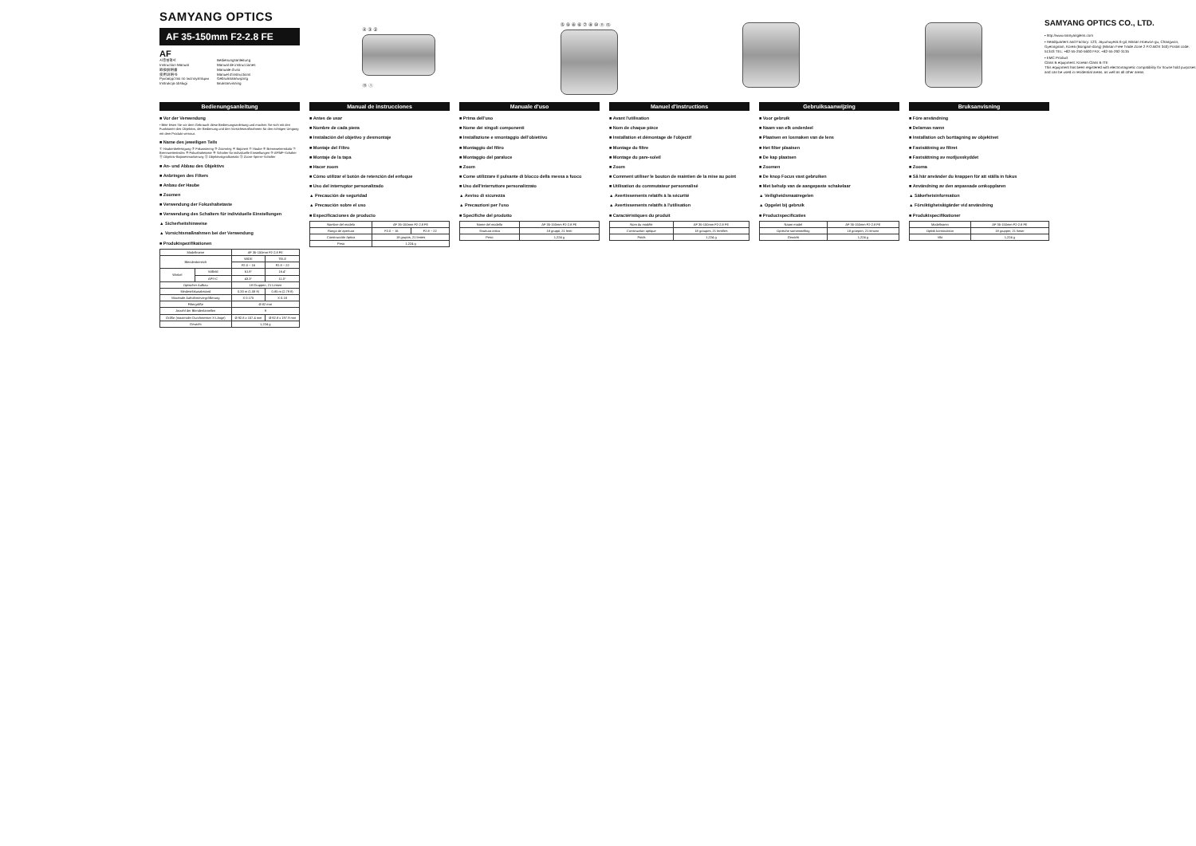SAMYANG OPTICS
AF 35-150mm F2-2.8 FE
AF
사용설명서
Instruction Manual
取扱説明書
使用说明书
Руководство по эксплуатации
Instrukcja obsługi
Bedienungsanleitung
Manual de instrucciones
Manuale d'uso
Manuel d'instructions
Gebruiksaanwijzing
Bruksanvisning
④ ③ ②
⑬ ①
⑤ ⑨ ⑧ ⑥ ⑦ ⑧ ⑩ ⑪ ⑫
SAMYANG OPTICS CO., LTD.
• http://www.samyanglens.com
• Headquarters and Factory: 123, Jayumuyeok 6-gil, Masan Hoewon-gu, Changwon, Gyeongnam, Korea (Bongam-dong) (Masan Free Trade Zone 2 P.O.BOX 340) Postal code: 51343 TEL: +82-55-250-5600 FAX: +82-55-292-3135
• EMC Product
Class B equipment: Korean Class B ITE
This equipment has been registered with electromagnetic compatibility for house hold purposes and can be used in residential areas, as well as all other areas.
Bedienungsanleitung
■ Vor der Verwendung
• Bitte lesen Sie vor dem Gebrauch diese Bedienungsanleitung und machen Sie sich mit den Funktionen des Objektivs, der Bedienung und den Vorsichtsmaßnahmen für den richtigen Umgang mit dem Produkt vertraut.
■ Name des jeweiligen Teils
① Haubenbefestigung ② Fokussiering ③ Zoomring ④ Bajonett ⑤ Haube ⑥ Brennweitenskala ⑦ Brennweitenindex ⑧ Fokushaltetaste ⑨ Schalter für individuelle Einstellungen ⑩ AF/MF-Schalter ⑪ Objektiv-Bajonettmarkierung ⑫ Objektivsignalkontakt ⑬ Zoom-Sperre-Schalter
■ An- und Abbau des Objektivs
■ Anbringen des Filters
■ Anbau der Haube
■ Zoomen
■ Verwendung der Fokushaltetaste
■ Verwendung des Schalters für individuelle Einstellungen
▲ Sicherheitshinweise
▲ Vorsichtsmaßnahmen bei der Verwendung
■ Produktspezifikationen
| Modellname | | AF 35-150mm F2-2.8 FE | |
| Blendenbereich | | WIDE | TELE |
| | | F2.0 ~ 16 | F2.8 ~ 22 |
| Winkel | Vollbild | 61.8° | 16.4° |
| | APS-C | 43.3° | 11.0° |
| Optischer Aufbau | | 18 Gruppen, 21 Linsen | |
| Mindestfokusabstand | | 0.33 m (1.08 ft) | 0.85 m (2.79 ft) |
| Maximale Aufnahmevergrößerung | | X 0.175 | X 0.18 |
| Filtergröße | | Ø 82 mm | |
| Anzahl der Blendenlamellen | | 9 | |
| Größe (maximaler Durchmesser X-Länge) | | Ø 92.8 x 157.4 mm | Ø 92.8 x 197.9 mm |
| Gewicht | | 1,224 g | |
Manual de instrucciones
■ Antes de usar
■ Nombre de cada pieza
■ Instalación del objetivo y desmontaje
■ Montaje del Filtro
■ Montaje de la tapa
■ Hacer zoom
■ Cómo utilizar el botón de retención del enfoque
■ Uso del interruptor personalizado
▲ Precaución de seguridad
▲ Precaución sobre el uso
■ Especificaciones de producto
| Nombre del modelo | AF 35-150mm F2-2.8 FE | |
| Rango de apertura | F2.0 ~ 16 | F2.8 ~ 22 |
| Construcción óptica | 18 grupos, 21 lentes | |
| Peso | 1,224 g | |
Manuale d'uso
■ Prima dell'uso
■ Nome dei singoli componenti
■ Installazione e smontaggio dell'obiettivo
■ Montaggio del filtro
■ Montaggio del paraluce
■ Zoom
■ Come utilizzare il pulsante di blocco della messa a fuoco
■ Uso dell'interruttore personalizzato
▲ Avviso di sicurezza
▲ Precauzioni per l'uso
■ Specifiche del prodotto
| Nome del modello | AF 35-150mm F2-2.8 FE |
| Struttura ottica | 18 gruppi, 21 lenti |
| Peso | 1,224 g |
Manuel d'instructions
■ Avant l'utilisation
■ Nom de chaque pièce
■ Installation et démontage de l'objectif
■ Montage du filtre
■ Montage du pare-soleil
■ Zoom
■ Comment utiliser le bouton de maintien de la mise au point
■ Utilisation du commutateur personnalisé
▲ Avertissements relatifs à la sécurité
▲ Avertissements relatifs à l'utilisation
■ Caractéristiques du produit
| Nom du modèle | AF 35-150mm F2-2.8 FE |
| Construction optique | 18 groupes, 21 lentilles |
| Poids | 1,224 g |
Gebruiksaanwijzing
■ Voor gebruik
■ Naam van elk onderdeel
■ Plaatsen en losmaken van de lens
■ Het filter plaatsen
■ De kap plaatsen
■ Zoomen
■ De knop Focus vast gebruiken
■ Met behulp van de aangepaste schakelaar
▲ Veiligheidsmaatregelen
▲ Opgelet bij gebruik
■ Productspecificaties
| Naam model | AF 35-150mm F2-2.8 FE |
| Optische samenstelling | 18 groepen, 21 lenzen |
| Gewicht | 1,224 g |
Bruksanvisning
■ Före användning
■ Delarnas namn
■ Installation och borttagning av objektivet
■ Fastsättning av filtret
■ Fastsättning av motljusskyddet
■ Zooma
■ Så här använder du knappen för att ställa in fokus
■ Användning av den anpassade omkopplaren
▲ Säkerhetsinformation
▲ Försiktighetsåtgärder vid användning
■ Produktspecifikationer
| Modellnamn | AF 35-150mm F2-2.8 FE |
| Optisk konstruktion | 18 grupper, 21 linser |
| Vikt | 1,224 g |